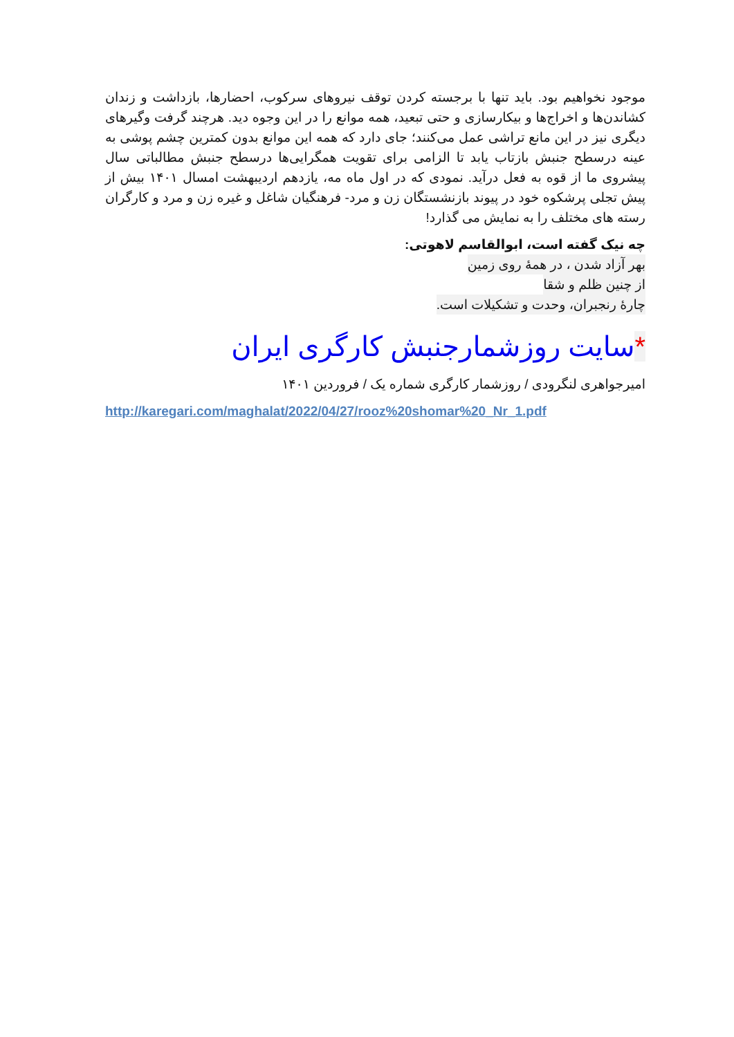موجود نخواهیم بود. باید تنها با برجسته کردن توقف نیروهای سرکوب، احضارها، بازداشت و زندان کشاندن‌ها و اخراج‌ها و بیکارسازی و حتی تبعید، همه موانع را در این وجوه دید. هرچند گرفت وگیرهای دیگری نیز در این مانع تراشی عمل می‌کنند؛ جای دارد که همه این موانع بدون کمترین چشم پوشی به عینه درسطح جنبش بازتاب یابد تا الزامی برای تقویت همگرایی‌ها درسطح جنبش مطالباتی سال پیشروی ما از قوه به فعل درآید. نمودی که در اول ماه مه، یازدهم اردیبهشت امسال ۱۴۰۱ بیش از پیش تجلی پرشکوه خود در پیوند بازنشستگان زن و مرد- فرهنگیان شاغل و غیره زن و مرد و کارگران رسته های مختلف را به نمایش می گذارد!
چه نیک گفته است، ابوالقاسم لاهوتی:
بهر آزاد شدن ، در همهٔ روی زمین
از چنین ظلم و شقا
چارهٔ رنجبران، وحدت و تشکیلات است.
*سایت روزشمارجنبش کارگری ایران
امیرجواهری لنگرودی / روزشمار کارگری شماره یک / فروردین ۱۴۰۱
http://karegari.com/maghalat/2022/04/27/rooz%20shomar%20_Nr_1.pdf